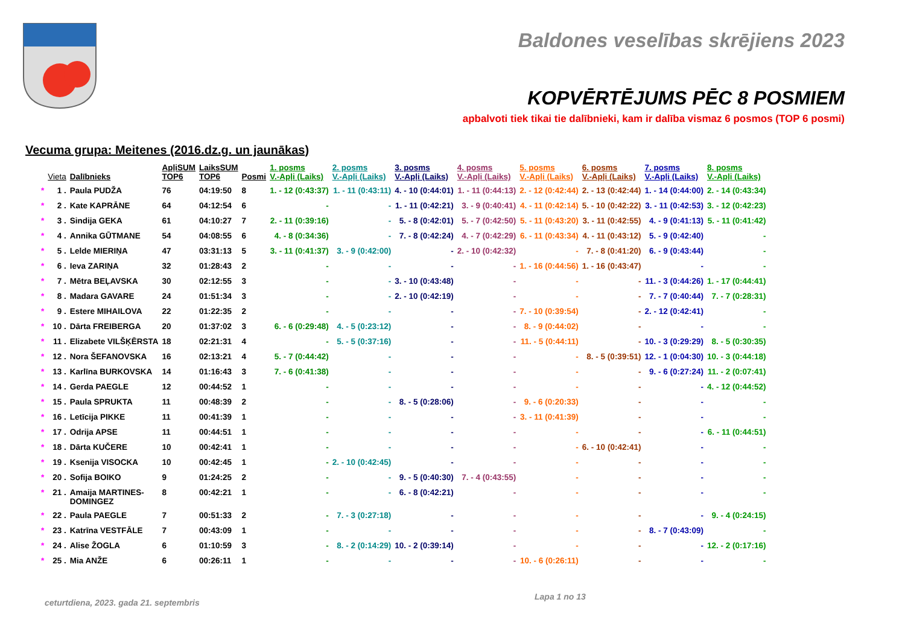Baldones veselības skrējiens 2023
KOPVĒRTĒJUMS PĒC 8 POSMIEM
apbalvoti tiek tikai tie dalībnieki, kam ir dalība vismaz 6 posmos (TOP 6 posmi)
Vecuma grupa: Meitenes (2016.dz.g. un jaunākas)
| | Vieta | Dalībnieks | ApļiSUM TOP6 | LaiksSUM TOP6 | Posmi | 1. posms V.-Apļi (Laiks) | 2. posms V.-Apļi (Laiks) | 3. posms V.-Apļi (Laiks) | 4. posms V.-Apļi (Laiks) | 5. posms V.-Apļi (Laiks) | 6. posms V.-Apļi (Laiks) | 7. posms V.-Apļi (Laiks) | 8. posms V.-Apļi (Laiks) |
| --- | --- | --- | --- | --- | --- | --- | --- | --- | --- | --- | --- | --- | --- |
| * | 1 . | Paula PUDŽA | 76 | 04:19:50 | 8 | 1. - 12 (0:43:37) | 1. - 11 (0:43:11) | 4. - 10 (0:44:01) | 1. - 11 (0:44:13) | 2. - 12 (0:42:44) | 2. - 13 (0:42:44) | 1. - 14 (0:44:00) | 2. - 14 (0:43:34) |
| * | 2 . | Kate KAPRĀNE | 64 | 04:12:54 | 6 | - | - | 1. - 11 (0:42:21) | 3. - 9 (0:40:41) | 4. - 11 (0:42:14) | 5. - 10 (0:42:22) | 3. - 11 (0:42:53) | 3. - 12 (0:42:23) |
| * | 3 . | Sindija GEKA | 61 | 04:10:27 | 7 | 2. - 11 (0:39:16) | - | 5. - 8 (0:42:01) | 5. - 7 (0:42:50) | 5. - 11 (0:43:20) | 3. - 11 (0:42:55) | 4. - 9 (0:41:13) | 5. - 11 (0:41:42) |
| * | 4 . | Annika GŪTMANE | 54 | 04:08:55 | 6 | 4. - 8 (0:34:36) | - | 7. - 8 (0:42:24) | 4. - 7 (0:42:29) | 6. - 11 (0:43:34) | 4. - 11 (0:43:12) | 5. - 9 (0:42:40) | - |
| * | 5 . | Lelde MIERIŅA | 47 | 03:31:13 | 5 | 3. - 11 (0:41:37) | 3. - 9 (0:42:00) | - | 2. - 10 (0:42:32) | - | 7. - 8 (0:41:20) | 6. - 9 (0:43:44) | - |
| * | 6 . | Ieva ZARIŅA | 32 | 01:28:43 | 2 | - | - | - | - | 1. - 16 (0:44:56) | 1. - 16 (0:43:47) | - | - |
| * | 7 . | Mētra BEĻAVSKA | 30 | 02:12:55 | 3 | - | - | 3. - 10 (0:43:48) | - | - | - | 11. - 3 (0:44:26) | 1. - 17 (0:44:41) |
| * | 8 . | Madara GAVARE | 24 | 01:51:34 | 3 | - | - | 2. - 10 (0:42:19) | - | - | - | 7. - 7 (0:40:44) | 7. - 7 (0:28:31) |
| * | 9 . | Estere MIHAILOVA | 22 | 01:22:35 | 2 | - | - | - | - | 7. - 10 (0:39:54) | - | 2. - 12 (0:42:41) | - |
| * | 10 . | Dārta FREIBERGA | 20 | 01:37:02 | 3 | 6. - 6 (0:29:48) | 4. - 5 (0:23:12) | - | - | 8. - 9 (0:44:02) | - | - | - |
| * | 11 . | Elizabete VILŠĶĒRSTA | 18 | 02:21:31 | 4 | - | 5. - 5 (0:37:16) | - | - | 11. - 5 (0:44:11) | - | 10. - 3 (0:29:29) | 8. - 5 (0:30:35) |
| * | 12 . | Nora ŠEFANOVSKA | 16 | 02:13:21 | 4 | 5. - 7 (0:44:42) | - | - | - | - | 8. - 5 (0:39:51) | 12. - 1 (0:04:30) | 10. - 3 (0:44:18) |
| * | 13 . | Karlīna BURKOVSKA | 14 | 01:16:43 | 3 | 7. - 6 (0:41:38) | - | - | - | - | - | 9. - 6 (0:27:24) | 11. - 2 (0:07:41) |
| * | 14 . | Gerda PAEGLE | 12 | 00:44:52 | 1 | - | - | - | - | - | - | - | 4. - 12 (0:44:52) |
| * | 15 . | Paula SPRUKTA | 11 | 00:48:39 | 2 | - | - | 8. - 5 (0:28:06) | - | 9. - 6 (0:20:33) | - | - | - |
| * | 16 . | Letīcija PIKKE | 11 | 00:41:39 | 1 | - | - | - | - | 3. - 11 (0:41:39) | - | - | - |
| * | 17 . | Odrija APSE | 11 | 00:44:51 | 1 | - | - | - | - | - | - | - | 6. - 11 (0:44:51) |
| * | 18 . | Dārta KUČERE | 10 | 00:42:41 | 1 | - | - | - | - | - | 6. - 10 (0:42:41) | - | - |
| * | 19 . | Ksenija VISOCKA | 10 | 00:42:45 | 1 | - | 2. - 10 (0:42:45) | - | - | - | - | - | - |
| * | 20 . | Sofija BOIKO | 9 | 01:24:25 | 2 | - | - | 9. - 5 (0:40:30) | 7. - 4 (0:43:55) | - | - | - | - |
| * | 21 . | Amaija MARTINES- DOMINGEZ | 8 | 00:42:21 | 1 | - | - | 6. - 8 (0:42:21) | - | - | - | - | - |
| * | 22 . | Paula PAEGLE | 7 | 00:51:33 | 2 | - | 7. - 3 (0:27:18) | - | - | - | - | - | 9. - 4 (0:24:15) |
| * | 23 . | Katrīna VESTFĀLE | 7 | 00:43:09 | 1 | - | - | - | - | - | - | 8. - 7 (0:43:09) | - |
| * | 24 . | Alise ŽOGLA | 6 | 01:10:59 | 3 | - | 8. - 2 (0:14:29) | 10. - 2 (0:39:14) | - | - | - | - | 12. - 2 (0:17:16) |
| * | 25 . | Mia ANŽE | 6 | 00:26:11 | 1 | - | - | - | - | 10. - 6 (0:26:11) | - | - | - |
Lapa 1 no 13
ceturtdiena, 2023. gada 21. septembris